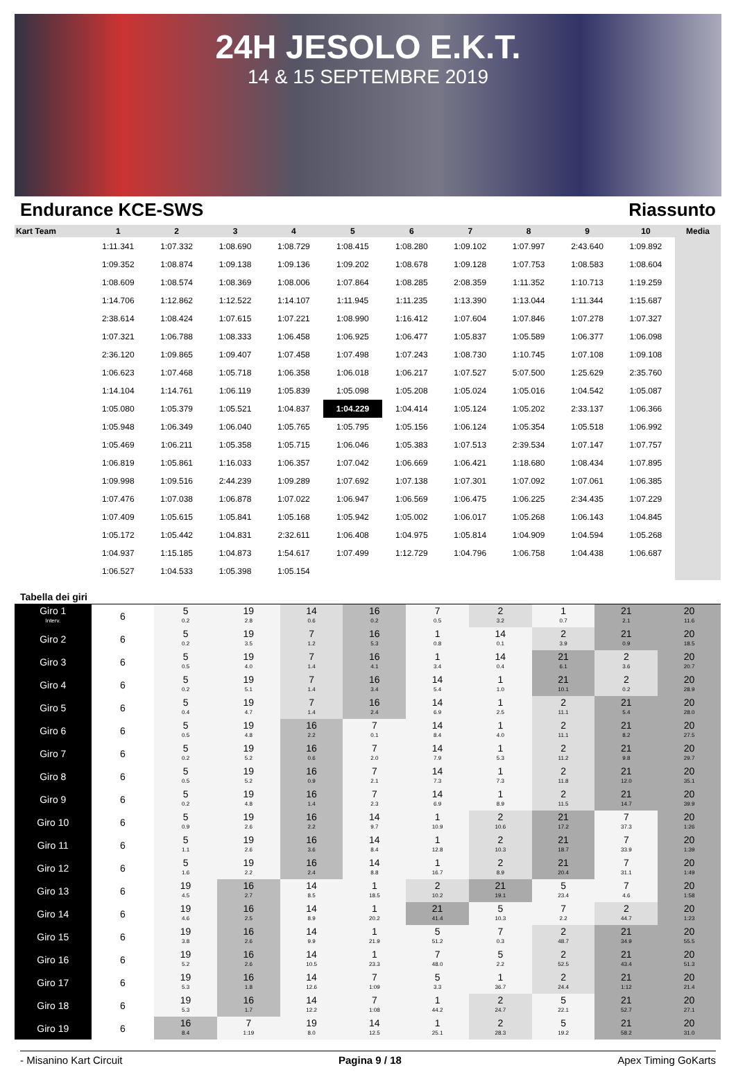24H JESOLO E.K.T.
14 & 15 SEPTEMBRE 2019
Endurance KCE-SWS Riassunto
| Kart Team | 1 | 2 | 3 | 4 | 5 | 6 | 7 | 8 | 9 | 10 | Media |
| --- | --- | --- | --- | --- | --- | --- | --- | --- | --- | --- | --- |
| | 1:11.341 | 1:07.332 | 1:08.690 | 1:08.729 | 1:08.415 | 1:08.280 | 1:09.102 | 1:07.997 | 2:43.640 | 1:09.892 | |
| | 1:09.352 | 1:08.874 | 1:09.138 | 1:09.136 | 1:09.202 | 1:08.678 | 1:09.128 | 1:07.753 | 1:08.583 | 1:08.604 | |
| | 1:08.609 | 1:08.574 | 1:08.369 | 1:08.006 | 1:07.864 | 1:08.285 | 2:08.359 | 1:11.352 | 1:10.713 | 1:19.259 | |
| | 1:14.706 | 1:12.862 | 1:12.522 | 1:14.107 | 1:11.945 | 1:11.235 | 1:13.390 | 1:13.044 | 1:11.344 | 1:15.687 | |
| | 2:38.614 | 1:08.424 | 1:07.615 | 1:07.221 | 1:08.990 | 1:16.412 | 1:07.604 | 1:07.846 | 1:07.278 | 1:07.327 | |
| | 1:07.321 | 1:06.788 | 1:08.333 | 1:06.458 | 1:06.925 | 1:06.477 | 1:05.837 | 1:05.589 | 1:06.377 | 1:06.098 | |
| | 2:36.120 | 1:09.865 | 1:09.407 | 1:07.458 | 1:07.498 | 1:07.243 | 1:08.730 | 1:10.745 | 1:07.108 | 1:09.108 | |
| | 1:06.623 | 1:07.468 | 1:05.718 | 1:06.358 | 1:06.018 | 1:06.217 | 1:07.527 | 5:07.500 | 1:25.629 | 2:35.760 | |
| | 1:14.104 | 1:14.761 | 1:06.119 | 1:05.839 | 1:05.098 | 1:05.208 | 1:05.024 | 1:05.016 | 1:04.542 | 1:05.087 | |
| | 1:05.080 | 1:05.379 | 1:05.521 | 1:04.837 | 1:04.229 | 1:04.414 | 1:05.124 | 1:05.202 | 2:33.137 | 1:06.366 | |
| | 1:05.948 | 1:06.349 | 1:06.040 | 1:05.765 | 1:05.795 | 1:05.156 | 1:06.124 | 1:05.354 | 1:05.518 | 1:06.992 | |
| | 1:05.469 | 1:06.211 | 1:05.358 | 1:05.715 | 1:06.046 | 1:05.383 | 1:07.513 | 2:39.534 | 1:07.147 | 1:07.757 | |
| | 1:06.819 | 1:05.861 | 1:16.033 | 1:06.357 | 1:07.042 | 1:06.669 | 1:06.421 | 1:18.680 | 1:08.434 | 1:07.895 | |
| | 1:09.998 | 1:09.516 | 2:44.239 | 1:09.289 | 1:07.692 | 1:07.138 | 1:07.301 | 1:07.092 | 1:07.061 | 1:06.385 | |
| | 1:07.476 | 1:07.038 | 1:06.878 | 1:07.022 | 1:06.947 | 1:06.569 | 1:06.475 | 1:06.225 | 2:34.435 | 1:07.229 | |
| | 1:07.409 | 1:05.615 | 1:05.841 | 1:05.168 | 1:05.942 | 1:05.002 | 1:06.017 | 1:05.268 | 1:06.143 | 1:04.845 | |
| | 1:05.172 | 1:05.442 | 1:04.831 | 2:32.611 | 1:06.408 | 1:04.975 | 1:05.814 | 1:04.909 | 1:04.594 | 1:05.268 | |
| | 1:04.937 | 1:15.185 | 1:04.873 | 1:54.617 | 1:07.499 | 1:12.729 | 1:04.796 | 1:06.758 | 1:04.438 | 1:06.687 | |
| | 1:06.527 | 1:04.533 | 1:05.398 | 1:05.154 | | | | | | | |
Tabella dei giri
| Giro 1 Interv. | 6 | 5 0.2 | 19 2.8 | 14 0.6 | 16 0.2 | 7 0.5 | 2 3.2 | 1 0.7 | 21 2.1 | 20 11.6 |
| Giro 2 | 6 | 5 0.2 | 19 3.5 | 7 1.2 | 16 5.3 | 1 0.8 | 14 0.1 | 2 3.9 | 21 0.9 | 20 18.5 |
| Giro 3 | 6 | 5 0.5 | 19 4.0 | 7 1.4 | 16 4.1 | 1 3.4 | 14 0.4 | 21 6.1 | 2 3.6 | 20 20.7 |
| Giro 4 | 6 | 5 0.2 | 19 5.1 | 7 1.4 | 16 3.4 | 14 5.4 | 1 1.0 | 21 10.1 | 2 0.2 | 20 28.9 |
| Giro 5 | 6 | 5 0.4 | 19 4.7 | 7 1.4 | 16 2.4 | 14 6.9 | 1 2.5 | 2 11.1 | 21 5.4 | 20 28.0 |
| Giro 6 | 6 | 5 0.5 | 19 4.8 | 16 2.2 | 7 0.1 | 14 8.4 | 1 4.0 | 2 11.1 | 21 8.2 | 20 27.5 |
| Giro 7 | 6 | 5 0.2 | 19 5.2 | 16 0.6 | 7 2.0 | 14 7.9 | 1 5.3 | 2 11.2 | 21 9.8 | 20 29.7 |
| Giro 8 | 6 | 5 0.5 | 19 5.2 | 16 0.9 | 7 2.1 | 14 7.3 | 1 7.3 | 2 11.8 | 21 12.0 | 20 35.1 |
| Giro 9 | 6 | 5 0.2 | 19 4.8 | 16 1.4 | 7 2.3 | 14 6.9 | 1 8.9 | 2 11.5 | 21 14.7 | 20 39.9 |
| Giro 10 | 6 | 5 0.9 | 19 2.6 | 16 2.2 | 14 9.7 | 1 10.9 | 2 10.6 | 21 17.2 | 7 37.3 | 20 1:26 |
| Giro 11 | 6 | 5 1.1 | 19 2.6 | 16 3.6 | 14 8.4 | 1 12.8 | 2 10.3 | 21 18.7 | 7 33.9 | 20 1:39 |
| Giro 12 | 6 | 5 1.6 | 19 2.2 | 16 2.4 | 14 8.8 | 1 16.7 | 2 8.9 | 21 20.4 | 7 31.1 | 20 1:49 |
| Giro 13 | 6 | 19 4.5 | 16 2.7 | 14 8.5 | 1 18.5 | 2 10.2 | 21 19.1 | 5 23.4 | 7 4.6 | 20 1:58 |
| Giro 14 | 6 | 19 4.6 | 16 2.5 | 14 8.9 | 1 20.2 | 21 41.4 | 5 10.3 | 7 2.2 | 2 44.7 | 20 1:23 |
| Giro 15 | 6 | 19 3.8 | 16 2.6 | 14 9.9 | 1 21.9 | 5 51.2 | 7 0.3 | 2 48.7 | 21 34.9 | 20 55.5 |
| Giro 16 | 6 | 19 5.2 | 16 2.6 | 14 10.5 | 1 23.3 | 7 48.0 | 5 2.2 | 2 52.5 | 21 43.4 | 20 51.3 |
| Giro 17 | 6 | 19 5.3 | 16 1.8 | 14 12.6 | 7 1:09 | 5 3.3 | 1 36.7 | 2 24.4 | 21 1:12 | 20 21.4 |
| Giro 18 | 6 | 19 5.3 | 16 1.7 | 14 12.2 | 7 1:08 | 1 44.2 | 2 24.7 | 5 22.1 | 21 52.7 | 20 27.1 |
| Giro 19 | 6 | 16 8.4 | 7 1:19 | 19 8.0 | 14 12.5 | 1 25.1 | 2 28.3 | 5 19.2 | 21 58.2 | 20 31.0 |
- Misanino Kart Circuit Pagina 9 / 18 Apex Timing GoKarts